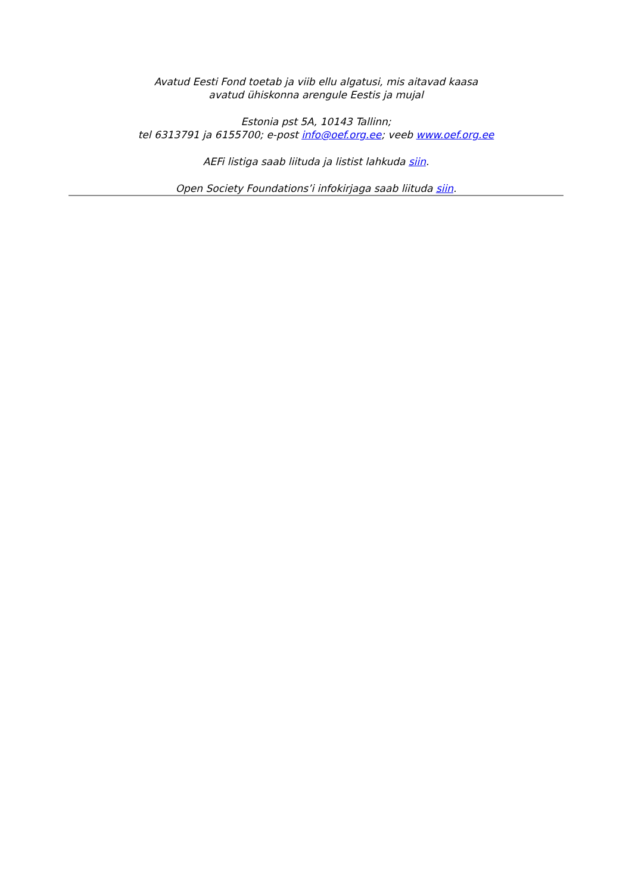Avatud Eesti Fond toetab ja viib ellu algatusi, mis aitavad kaasa
avatud ühiskonna arengule Eestis ja mujal
Estonia pst 5A, 10143 Tallinn;
tel 6313791 ja 6155700; e-post info@oef.org.ee; veeb www.oef.org.ee
AEFi listiga saab liituda ja listist lahkuda siin.
Open Society Foundations’i infokirjaga saab liituda siin.